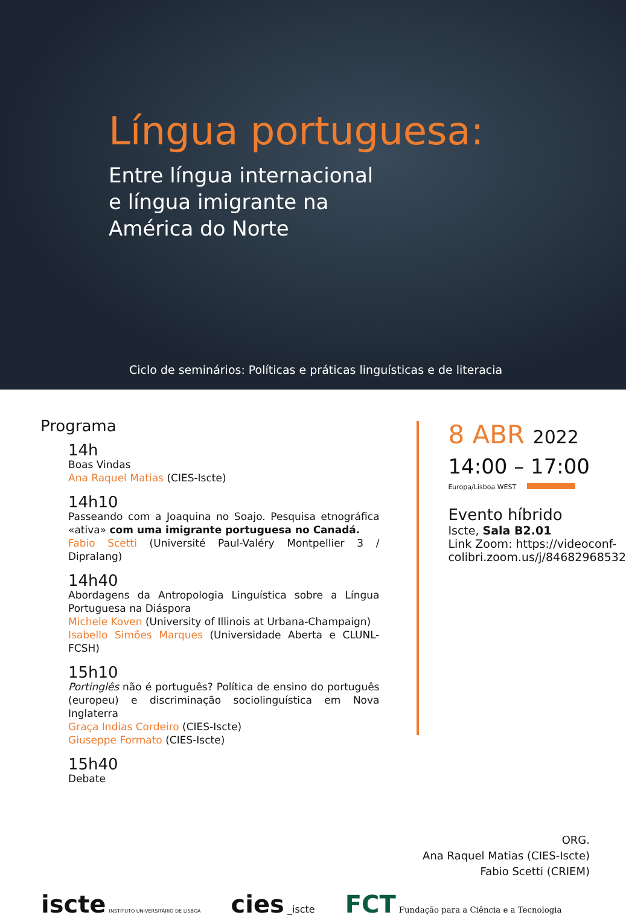Língua portuguesa:
Entre língua internacional
e língua imigrante na
América do Norte
Ciclo de seminários: Políticas e práticas linguísticas e de literacia
Programa
14h
Boas Vindas
Ana Raquel Matias (CIES-Iscte)
14h10
Passeando com a Joaquina no Soajo. Pesquisa etnográfica «ativa» com uma imigrante portuguesa no Canadá.
Fabio Scetti (Université Paul-Valéry Montpellier 3 / Dipralang)
14h40
Abordagens da Antropologia Linguística sobre a Língua Portuguesa na Diáspora
Michele Koven (University of Illinois at Urbana-Champaign)
Isabello Simões Marques (Universidade Aberta e CLUNL-FCSH)
15h10
Portinglês não é português? Política de ensino do português (europeu) e discriminação sociolinguística em Nova Inglaterra
Graça Indias Cordeiro (CIES-Iscte)
Giuseppe Formato (CIES-Iscte)
15h40
Debate
8 ABR 2022
14:00 – 17:00
Europa/Lisboa WEST
Evento híbrido
Iscte, Sala B2.01
Link Zoom: https://videoconf-
colibri.zoom.us/j/84682968532
ORG.
Ana Raquel Matias (CIES-Iscte)
Fabio Scetti (CRIEM)
iscte INSTITUTO UNIVERSITÁRIO DE LISBOA
cies _iscte
FCT Fundação para a Ciência e a Tecnologia